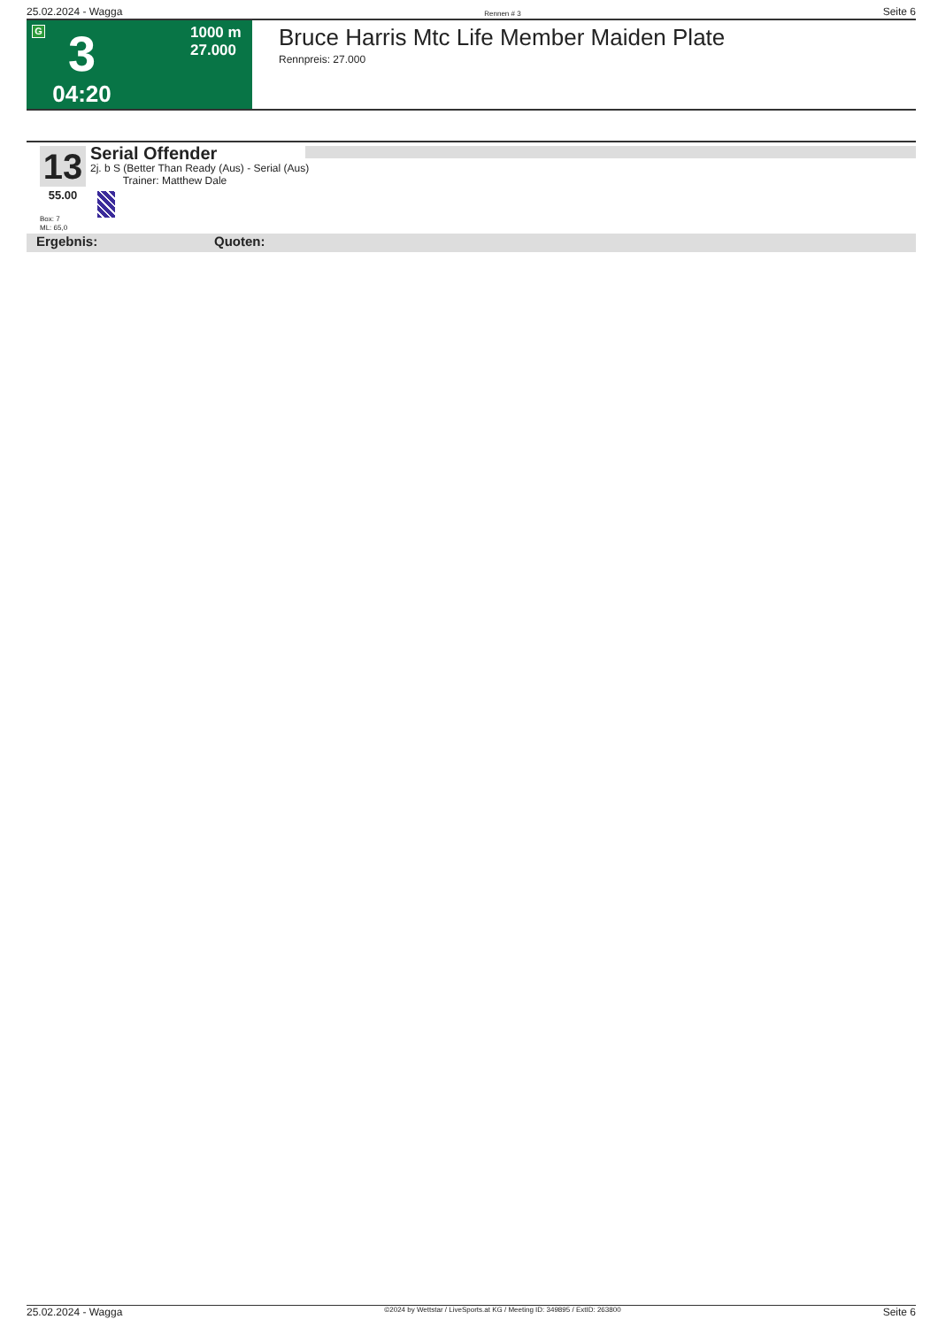25.02.2024 - Wagga Rennen # 3 Seite 6
G
3
04:20
1000 m
27.000
Bruce Harris Mtc Life Member Maiden Plate
Rennpreis: 27.000
13
55.00
Serial Offender
2j. b S (Better Than Ready (Aus) - Serial (Aus)
Trainer: Matthew Dale
Box: 7
ML: 65,0
Ergebnis: Quoten:
25.02.2024 - Wagga ©2024 by Wettstar / LiveSports.at KG / Meeting ID: 349895 / ExtID: 263800 Seite 6